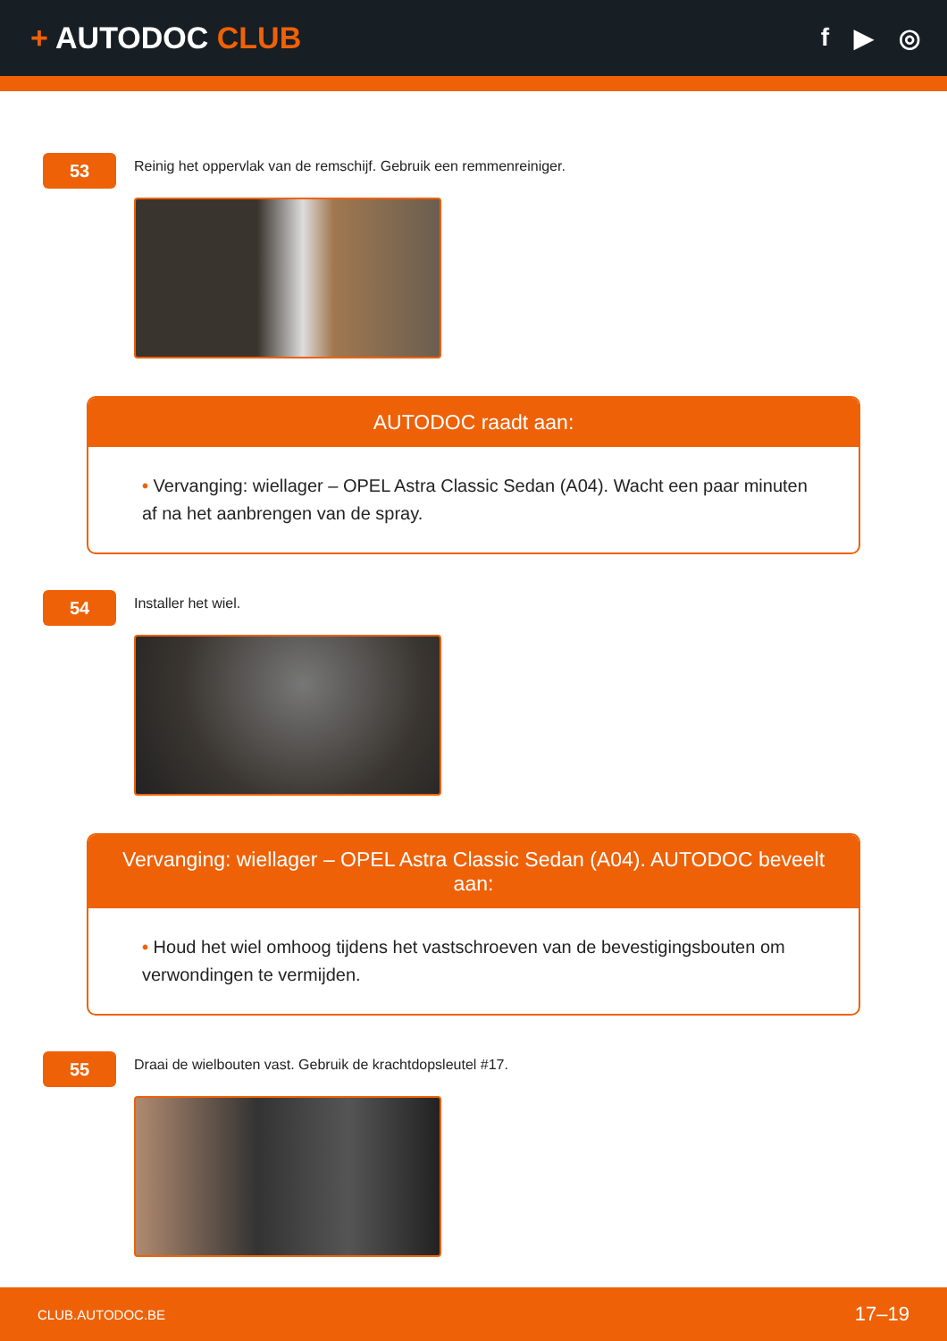+ AUTODOC CLUB
f ▶ ◎
53
Reinig het oppervlak van de remschijf. Gebruik een remmenreiniger.
AUTODOC raadt aan:
• Vervanging: wiellager – OPEL Astra Classic Sedan (A04). Wacht een paar minuten af na het aanbrengen van de spray.
54
Installer het wiel.
Vervanging: wiellager – OPEL Astra Classic Sedan (A04). AUTODOC beveelt aan:
• Houd het wiel omhoog tijdens het vastschroeven van de bevestigingsbouten om verwondingen te vermijden.
55
Draai de wielbouten vast. Gebruik de krachtdopsleutel #17.
CLUB.AUTODOC.BE 17–19